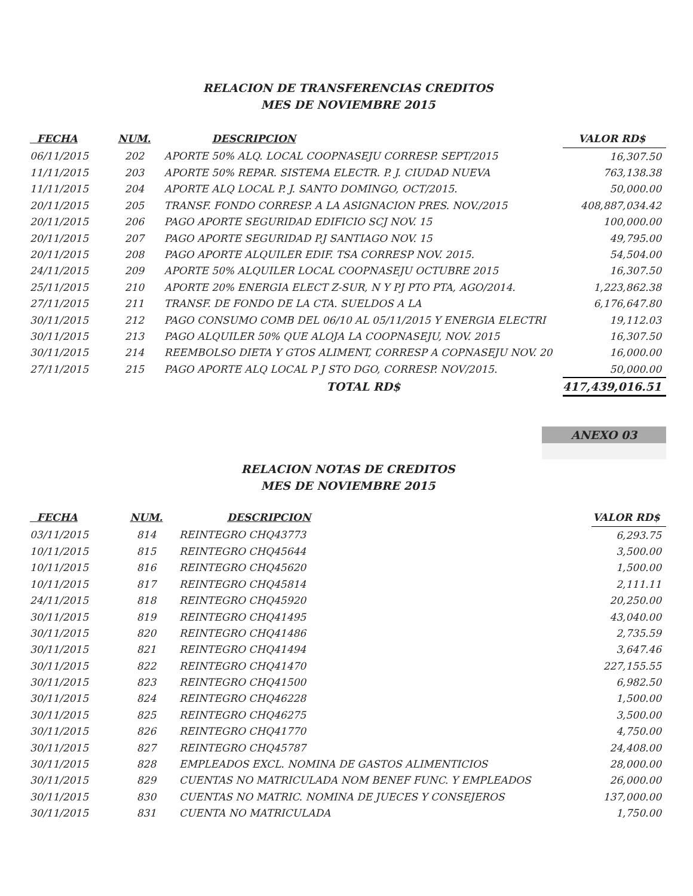RELACION DE TRANSFERENCIAS CREDITOS
MES DE NOVIEMBRE 2015
| FECHA | NUM. | DESCRIPCION | VALOR RD$ |
| --- | --- | --- | --- |
| 06/11/2015 | 202 | APORTE 50% ALQ. LOCAL COOPNASEJU CORRESP. SEPT/2015 | 16,307.50 |
| 11/11/2015 | 203 | APORTE 50% REPAR. SISTEMA ELECTR. P. J. CIUDAD NUEVA | 763,138.38 |
| 11/11/2015 | 204 | APORTE ALQ LOCAL P. J. SANTO DOMINGO, OCT/2015. | 50,000.00 |
| 20/11/2015 | 205 | TRANSF. FONDO CORRESP. A LA ASIGNACION PRES. NOV./2015 | 408,887,034.42 |
| 20/11/2015 | 206 | PAGO APORTE SEGURIDAD EDIFICIO SCJ NOV. 15 | 100,000.00 |
| 20/11/2015 | 207 | PAGO APORTE SEGURIDAD P.J SANTIAGO NOV. 15 | 49,795.00 |
| 20/11/2015 | 208 | PAGO APORTE ALQUILER EDIF. TSA CORRESP NOV. 2015. | 54,504.00 |
| 24/11/2015 | 209 | APORTE 50% ALQUILER LOCAL COOPNASEJU OCTUBRE 2015 | 16,307.50 |
| 25/11/2015 | 210 | APORTE 20% ENERGIA ELECT Z-SUR, N Y PJ PTO PTA, AGO/2014. | 1,223,862.38 |
| 27/11/2015 | 211 | TRANSF. DE FONDO DE LA CTA. SUELDOS A LA | 6,176,647.80 |
| 30/11/2015 | 212 | PAGO CONSUMO COMB DEL 06/10 AL 05/11/2015 Y ENERGIA ELECTRI | 19,112.03 |
| 30/11/2015 | 213 | PAGO ALQUILER 50% QUE ALOJA LA COOPNASEJU, NOV. 2015 | 16,307.50 |
| 30/11/2015 | 214 | REEMBOLSO DIETA Y GTOS ALIMENT, CORRESP A COPNASEJU NOV. 20 | 16,000.00 |
| 27/11/2015 | 215 | PAGO APORTE ALQ LOCAL P J STO DGO, CORRESP. NOV/2015. | 50,000.00 |
| | | TOTAL RD$ | 417,439,016.51 |
ANEXO 03
RELACION NOTAS DE CREDITOS
MES DE NOVIEMBRE 2015
| FECHA | NUM. | DESCRIPCION | VALOR RD$ |
| --- | --- | --- | --- |
| 03/11/2015 | 814 | REINTEGRO CHQ43773 | 6,293.75 |
| 10/11/2015 | 815 | REINTEGRO CHQ45644 | 3,500.00 |
| 10/11/2015 | 816 | REINTEGRO CHQ45620 | 1,500.00 |
| 10/11/2015 | 817 | REINTEGRO CHQ45814 | 2,111.11 |
| 24/11/2015 | 818 | REINTEGRO CHQ45920 | 20,250.00 |
| 30/11/2015 | 819 | REINTEGRO CHQ41495 | 43,040.00 |
| 30/11/2015 | 820 | REINTEGRO CHQ41486 | 2,735.59 |
| 30/11/2015 | 821 | REINTEGRO CHQ41494 | 3,647.46 |
| 30/11/2015 | 822 | REINTEGRO CHQ41470 | 227,155.55 |
| 30/11/2015 | 823 | REINTEGRO CHQ41500 | 6,982.50 |
| 30/11/2015 | 824 | REINTEGRO CHQ46228 | 1,500.00 |
| 30/11/2015 | 825 | REINTEGRO CHQ46275 | 3,500.00 |
| 30/11/2015 | 826 | REINTEGRO CHQ41770 | 4,750.00 |
| 30/11/2015 | 827 | REINTEGRO CHQ45787 | 24,408.00 |
| 30/11/2015 | 828 | EMPLEADOS EXCL. NOMINA DE GASTOS ALIMENTICIOS | 28,000.00 |
| 30/11/2015 | 829 | CUENTAS NO MATRICULADA NOM BENEF FUNC. Y EMPLEADOS | 26,000.00 |
| 30/11/2015 | 830 | CUENTAS NO MATRIC. NOMINA DE JUECES Y CONSEJEROS | 137,000.00 |
| 30/11/2015 | 831 | CUENTA NO MATRICULADA | 1,750.00 |